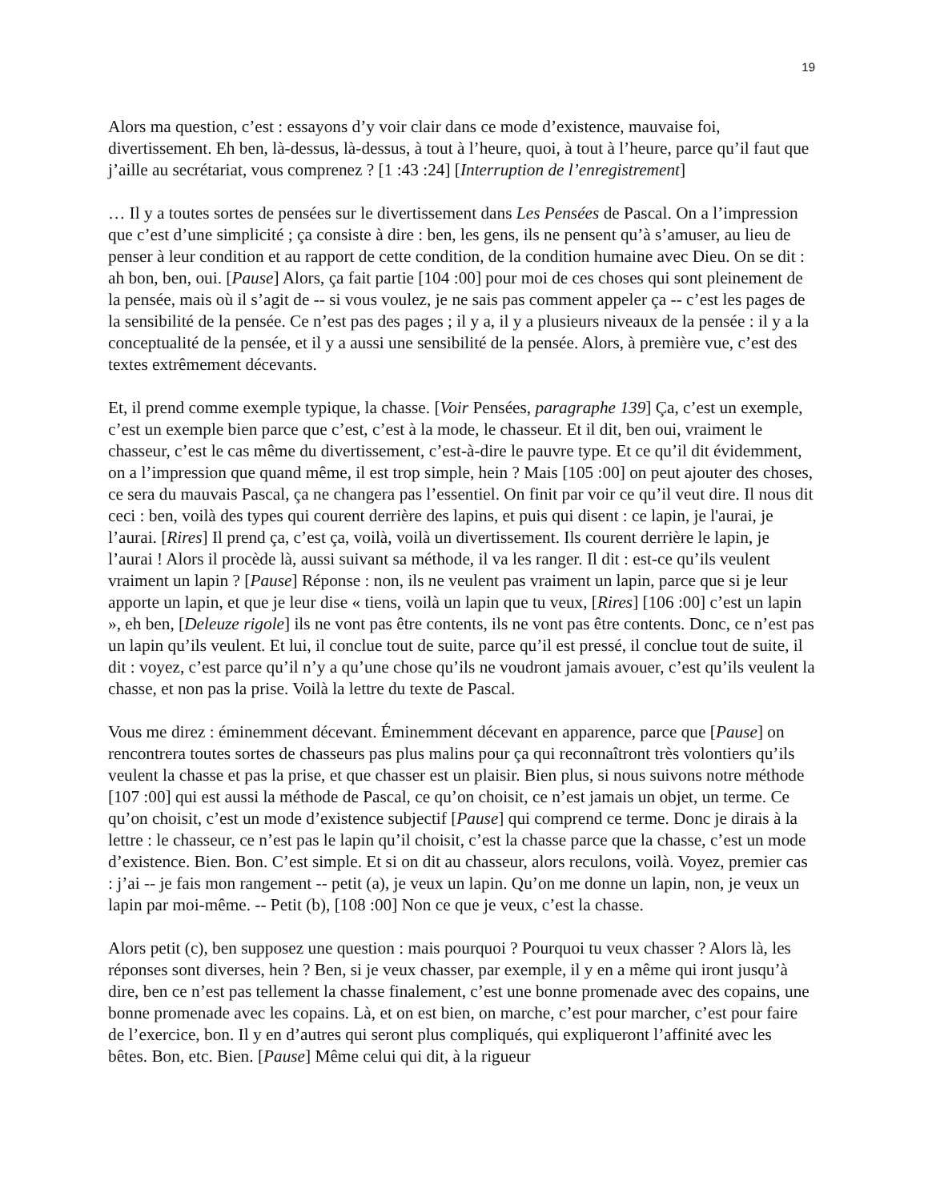19
Alors ma question, c’est : essayons d’y voir clair dans ce mode d’existence, mauvaise foi, divertissement. Eh ben, là-dessus, là-dessus, à tout à l’heure, quoi, à tout à l’heure, parce qu’il faut que j’aille au secrétariat, vous comprenez ? [1 :43 :24] [Interruption de l’enregistrement]
… Il y a toutes sortes de pensées sur le divertissement dans Les Pensées de Pascal. On a l’impression que c’est d’une simplicité ; ça consiste à dire : ben, les gens, ils ne pensent qu’à s’amuser, au lieu de penser à leur condition et au rapport de cette condition, de la condition humaine avec Dieu. On se dit : ah bon, ben, oui. [Pause] Alors, ça fait partie [104 :00] pour moi de ces choses qui sont pleinement de la pensée, mais où il s’agit de -- si vous voulez, je ne sais pas comment appeler ça -- c’est les pages de la sensibilité de la pensée. Ce n’est pas des pages ; il y a, il y a plusieurs niveaux de la pensée : il y a la conceptualité de la pensée, et il y a aussi une sensibilité de la pensée. Alors, à première vue, c’est des textes extrêmement décevants.
Et, il prend comme exemple typique, la chasse. [Voir Pensées, paragraphe 139] Ça, c’est un exemple, c’est un exemple bien parce que c’est, c’est à la mode, le chasseur. Et il dit, ben oui, vraiment le chasseur, c’est le cas même du divertissement, c’est-à-dire le pauvre type. Et ce qu’il dit évidemment, on a l’impression que quand même, il est trop simple, hein ? Mais [105 :00] on peut ajouter des choses, ce sera du mauvais Pascal, ça ne changera pas l’essentiel. On finit par voir ce qu’il veut dire. Il nous dit ceci : ben, voilà des types qui courent derrière des lapins, et puis qui disent : ce lapin, je l'aurai, je l’aurai. [Rires] Il prend ça, c’est ça, voilà, voilà un divertissement. Ils courent derrière le lapin, je l’aurai ! Alors il procède là, aussi suivant sa méthode, il va les ranger. Il dit : est-ce qu’ils veulent vraiment un lapin ? [Pause] Réponse : non, ils ne veulent pas vraiment un lapin, parce que si je leur apporte un lapin, et que je leur dise « tiens, voilà un lapin que tu veux, [Rires] [106 :00] c’est un lapin », eh ben, [Deleuze rigole] ils ne vont pas être contents, ils ne vont pas être contents. Donc, ce n’est pas un lapin qu’ils veulent. Et lui, il conclue tout de suite, parce qu’il est pressé, il conclue tout de suite, il dit : voyez, c’est parce qu’il n’y a qu’une chose qu’ils ne voudront jamais avouer, c’est qu’ils veulent la chasse, et non pas la prise. Voilà la lettre du texte de Pascal.
Vous me direz : éminemment décevant. Éminemment décevant en apparence, parce que [Pause] on rencontrera toutes sortes de chasseurs pas plus malins pour ça qui reconnaîtront très volontiers qu’ils veulent la chasse et pas la prise, et que chasser est un plaisir. Bien plus, si nous suivons notre méthode [107 :00] qui est aussi la méthode de Pascal, ce qu’on choisit, ce n’est jamais un objet, un terme. Ce qu’on choisit, c’est un mode d’existence subjectif [Pause] qui comprend ce terme. Donc je dirais à la lettre : le chasseur, ce n’est pas le lapin qu’il choisit, c’est la chasse parce que la chasse, c’est un mode d’existence. Bien. Bon. C’est simple. Et si on dit au chasseur, alors reculons, voilà. Voyez, premier cas : j’ai -- je fais mon rangement -- petit (a), je veux un lapin. Qu’on me donne un lapin, non, je veux un lapin par moi-même. -- Petit (b), [108 :00] Non ce que je veux, c’est la chasse.
Alors petit (c), ben supposez une question : mais pourquoi ? Pourquoi tu veux chasser ? Alors là, les réponses sont diverses, hein ? Ben, si je veux chasser, par exemple, il y en a même qui iront jusqu’à dire, ben ce n’est pas tellement la chasse finalement, c’est une bonne promenade avec des copains, une bonne promenade avec les copains. Là, et on est bien, on marche, c’est pour marcher, c’est pour faire de l’exercice, bon. Il y en d’autres qui seront plus compliqués, qui expliqueront l’affinité avec les bêtes. Bon, etc. Bien. [Pause] Même celui qui dit, à la rigueur